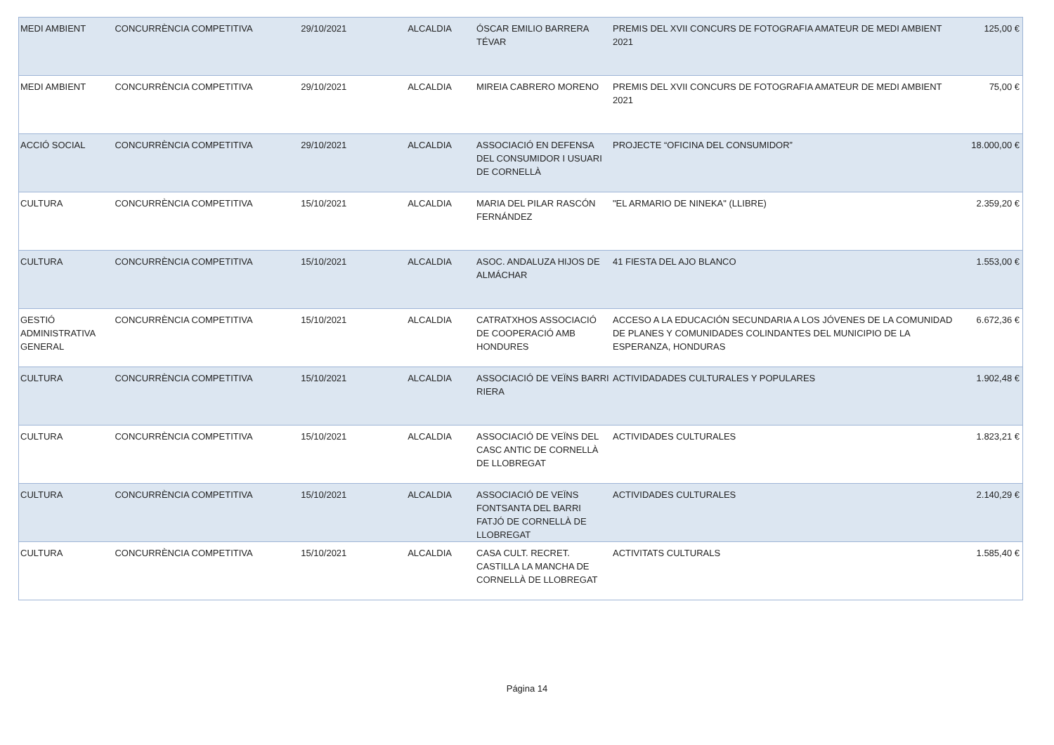| MEDI AMBIENT | CONCURRÈNCIA COMPETITIVA | 29/10/2021 | ALCALDIA | ÓSCAR EMILIO BARRERA TÉVAR | PREMIS DEL XVII CONCURS DE FOTOGRAFIA AMATEUR DE MEDI AMBIENT 2021 | 125,00 € |
| MEDI AMBIENT | CONCURRÈNCIA COMPETITIVA | 29/10/2021 | ALCALDIA | MIREIA CABRERO MORENO | PREMIS DEL XVII CONCURS DE FOTOGRAFIA AMATEUR DE MEDI AMBIENT 2021 | 75,00 € |
| ACCIÓ SOCIAL | CONCURRÈNCIA COMPETITIVA | 29/10/2021 | ALCALDIA | ASSOCIACIÓ EN DEFENSA DEL CONSUMIDOR I USUARI DE CORNELLÀ | PROJECTE “OFICINA DEL CONSUMIDOR” | 18.000,00 € |
| CULTURA | CONCURRÈNCIA COMPETITIVA | 15/10/2021 | ALCALDIA | MARIA DEL PILAR RASCÓN FERNÁNDEZ | "EL ARMARIO DE NINEKA" (LLIBRE) | 2.359,20 € |
| CULTURA | CONCURRÈNCIA COMPETITIVA | 15/10/2021 | ALCALDIA | ASOC. ANDALUZA HIJOS DE ALMÁCHAR | 41 FIESTA DEL AJO BLANCO | 1.553,00 € |
| GESTIÓ ADMINISTRATIVA GENERAL | CONCURRÈNCIA COMPETITIVA | 15/10/2021 | ALCALDIA | CATRATXHOS ASSOCIACIÓ DE COOPERACIÓ AMB HONDURES | ACCESO A LA EDUCACIÓN SECUNDARIA A LOS JÓVENES DE LA COMUNIDAD DE PLANES Y COMUNIDADES COLINDANTES DEL MUNICIPIO DE LA ESPERANZA, HONDURAS | 6.672,36 € |
| CULTURA | CONCURRÈNCIA COMPETITIVA | 15/10/2021 | ALCALDIA | ASSOCIACIÓ DE VEÏNS BARRI RIERA | ACTIVIDADADES CULTURALES Y POPULARES | 1.902,48 € |
| CULTURA | CONCURRÈNCIA COMPETITIVA | 15/10/2021 | ALCALDIA | ASSOCIACIÓ DE VEÏNS DEL CASC ANTIC DE CORNELLÀ DE LLOBREGAT | ACTIVIDADES CULTURALES | 1.823,21 € |
| CULTURA | CONCURRÈNCIA COMPETITIVA | 15/10/2021 | ALCALDIA | ASSOCIACIÓ DE VEÏNS FONTSANTA DEL BARRI FATJÓ DE CORNELLÀ DE LLOBREGAT | ACTIVIDADES CULTURALES | 2.140,29 € |
| CULTURA | CONCURRÈNCIA COMPETITIVA | 15/10/2021 | ALCALDIA | CASA CULT. RECRET. CASTILLA LA MANCHA DE CORNELLÀ DE LLOBREGAT | ACTIVITATS CULTURALS | 1.585,40 € |
Página 14